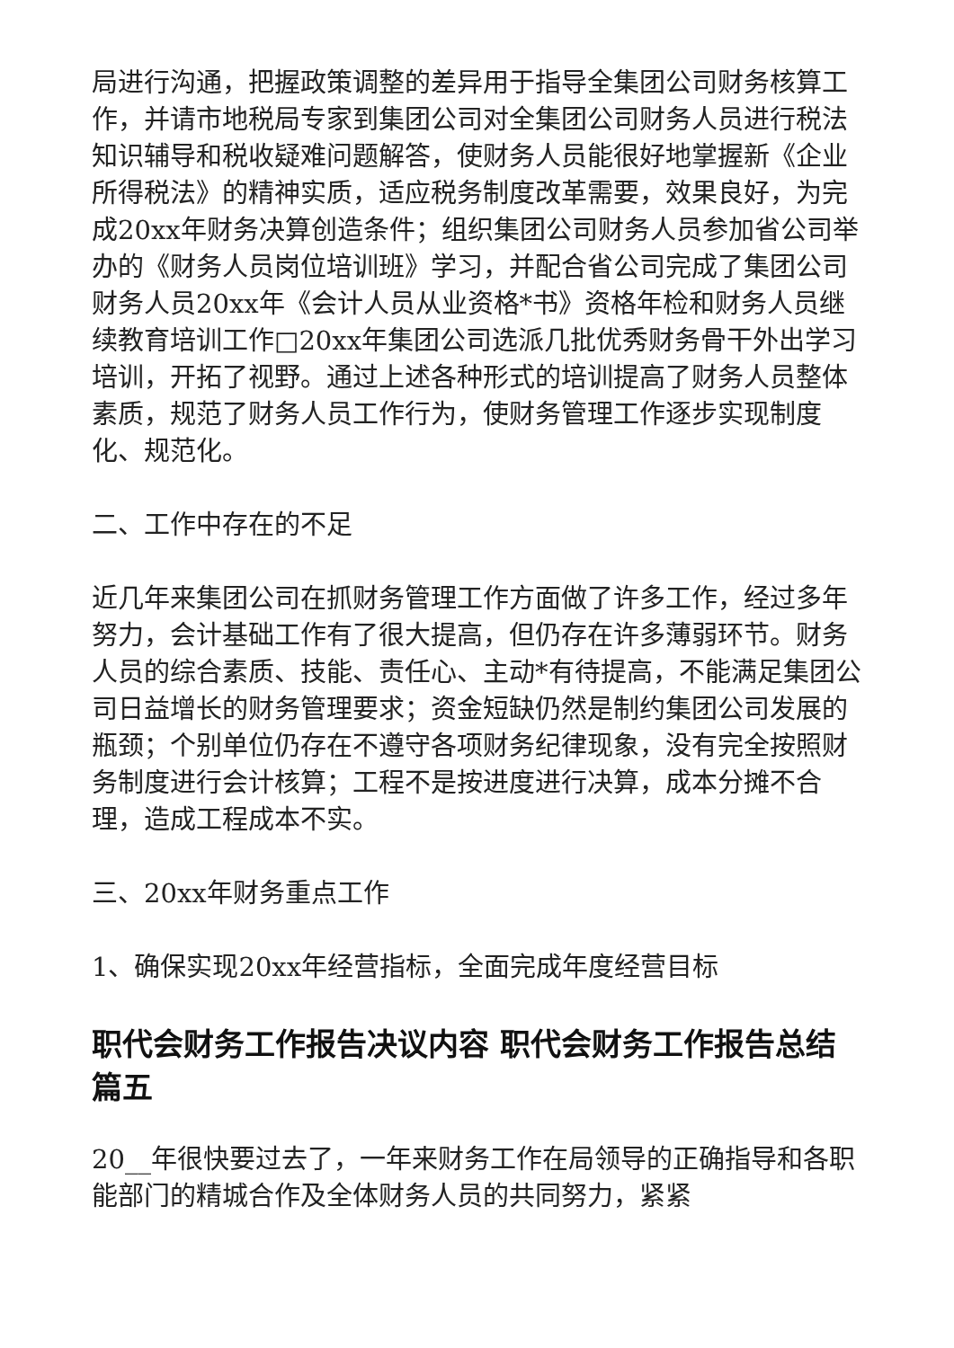局进行沟通，把握政策调整的差异用于指导全集团公司财务核算工作，并请市地税局专家到集团公司对全集团公司财务人员进行税法知识辅导和税收疑难问题解答，使财务人员能很好地掌握新《企业所得税法》的精神实质，适应税务制度改革需要，效果良好，为完成20xx年财务决算创造条件；组织集团公司财务人员参加省公司举办的《财务人员岗位培训班》学习，并配合省公司完成了集团公司财务人员20xx年《会计人员从业资格*书》资格年检和财务人员继续教育培训工作□20xx年集团公司选派几批优秀财务骨干外出学习培训，开拓了视野。通过上述各种形式的培训提高了财务人员整体素质，规范了财务人员工作行为，使财务管理工作逐步实现制度化、规范化。
二、工作中存在的不足
近几年来集团公司在抓财务管理工作方面做了许多工作，经过多年努力，会计基础工作有了很大提高，但仍存在许多薄弱环节。财务人员的综合素质、技能、责任心、主动*有待提高，不能满足集团公司日益增长的财务管理要求；资金短缺仍然是制约集团公司发展的瓶颈；个别单位仍存在不遵守各项财务纪律现象，没有完全按照财务制度进行会计核算；工程不是按进度进行决算，成本分摊不合理，造成工程成本不实。
三、20xx年财务重点工作
1、确保实现20xx年经营指标，全面完成年度经营目标
职代会财务工作报告决议内容 职代会财务工作报告总结篇五
20__年很快要过去了，一年来财务工作在局领导的正确指导和各职能部门的精城合作及全体财务人员的共同努力，紧紧